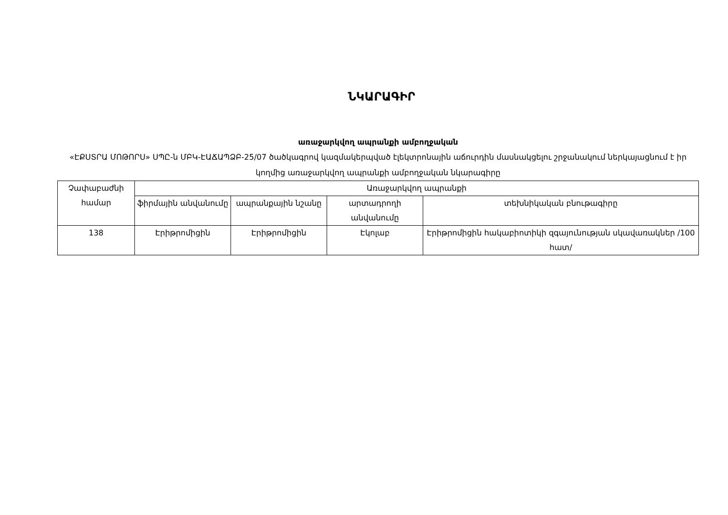ՆԿԱՐԱԳԻՐ
առաջարկվող ապրանքի ամբողջական
«ԷՔՍՏՐԱ ՄՈԹՈՐՍ» ՍՊԸ-ն ՄԲԿ-ԷԱՃԱՊՁԲ-25/07 ծածկագրով կազմակերպված էլեկտրոնային աճուրդին մասնակցելու շրջանակում ներկայացնում է իր կողմից առաջարկվող ապրանքի ամբողջական նկարագիրը
| Չափաբաժնի համար | Առաջարկվող ապրանքի | | | |
| --- | --- | --- | --- | --- |
| | ֆիրմային անվանումը | ապրանքային նշանը | արտադրողի անվանումը | տեխնիկական բնութագիրը |
| 138 | Էրիթրոմիցին | Էրիթրոմիցին | Էկոլաբ | Էրիթրոմիցին հակաբիոտիկի զգայունության սկավառակներ /100 հատ/ |